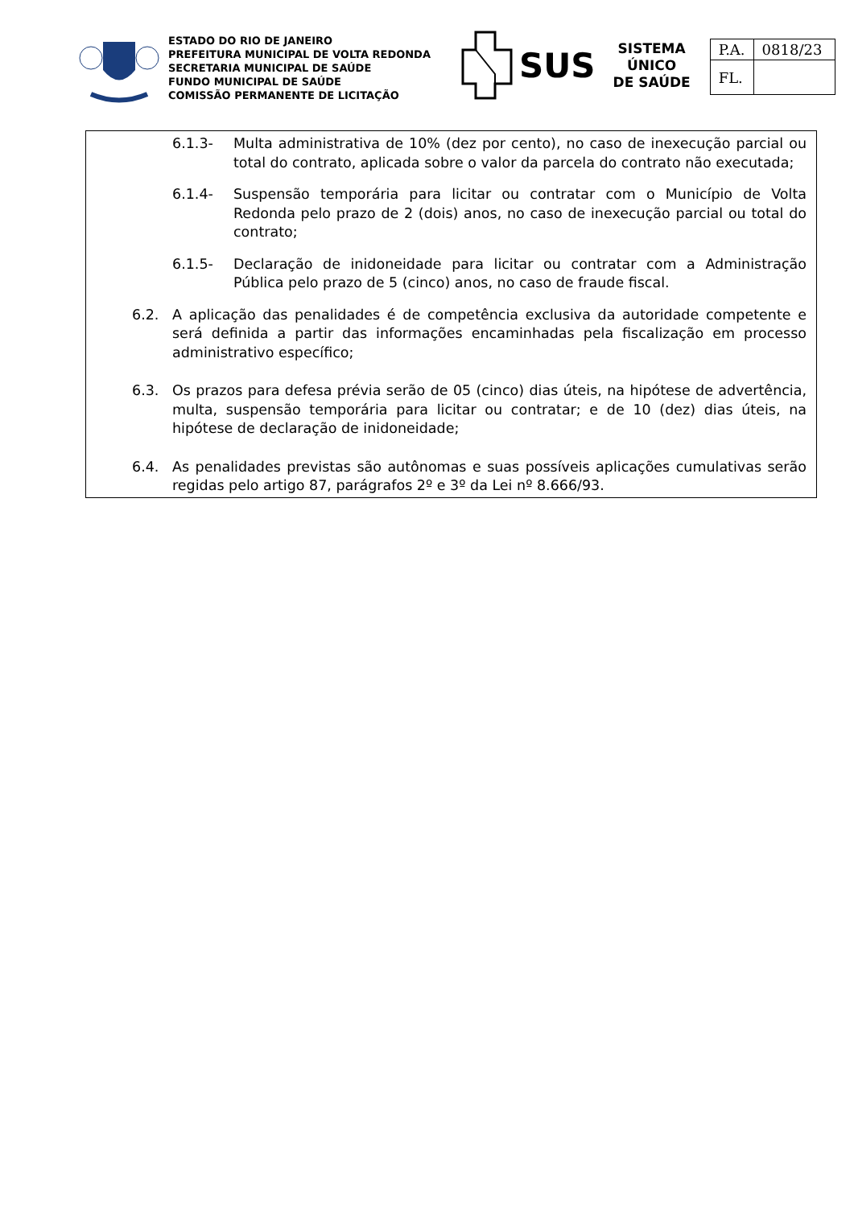ESTADO DO RIO DE JANEIRO
PREFEITURA MUNICIPAL DE VOLTA REDONDA
SECRETARIA MUNICIPAL DE SAÚDE
FUNDO MUNICIPAL DE SAÚDE
COMISSÃO PERMANENTE DE LICITAÇÃO
SUS
SISTEMA
ÚNICO
DE SAÚDE
| P.A. | 0818/23 |
| FL. | |
6.1.3- Multa administrativa de 10% (dez por cento), no caso de inexecução parcial ou total do contrato, aplicada sobre o valor da parcela do contrato não executada;
6.1.4- Suspensão temporária para licitar ou contratar com o Município de Volta Redonda pelo prazo de 2 (dois) anos, no caso de inexecução parcial ou total do contrato;
6.1.5- Declaração de inidoneidade para licitar ou contratar com a Administração Pública pelo prazo de 5 (cinco) anos, no caso de fraude fiscal.
6.2. A aplicação das penalidades é de competência exclusiva da autoridade competente e será definida a partir das informações encaminhadas pela fiscalização em processo administrativo específico;
6.3. Os prazos para defesa prévia serão de 05 (cinco) dias úteis, na hipótese de advertência, multa, suspensão temporária para licitar ou contratar; e de 10 (dez) dias úteis, na hipótese de declaração de inidoneidade;
6.4. As penalidades previstas são autônomas e suas possíveis aplicações cumulativas serão regidas pelo artigo 87, parágrafos 2º e 3º da Lei nº 8.666/93.